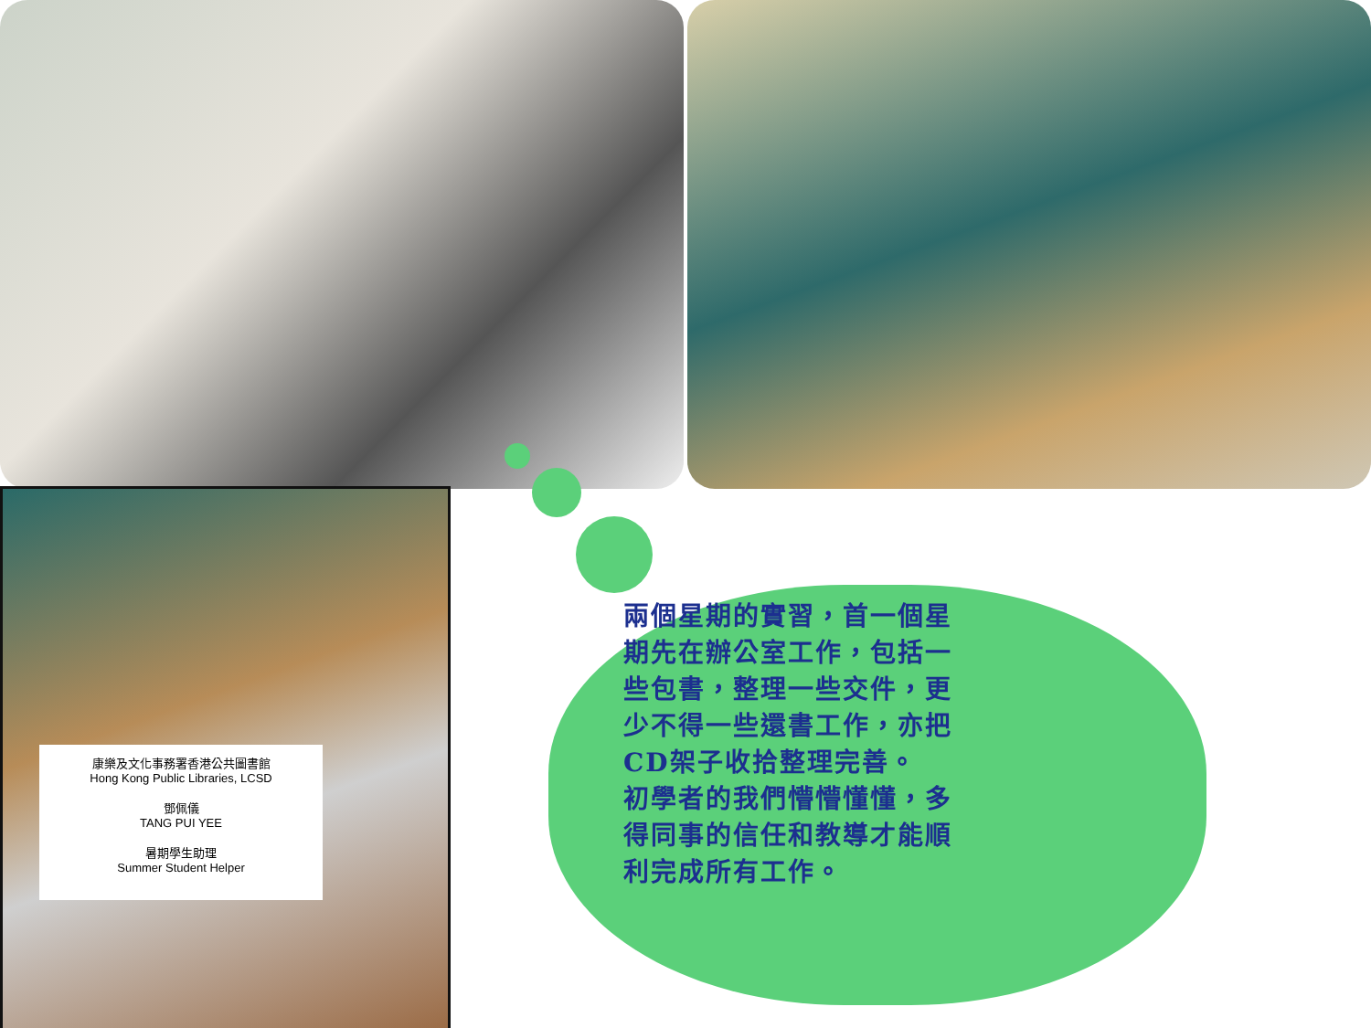康樂及文化事務署香港公共圖書館
Hong Kong Public Libraries, LCSD
鄧佩儀
TANG PUI YEE
暑期學生助理
Summer Student Helper
兩個星期的實習，首一個星期先在辦公室工作，包括一些包書，整理一些交件，更少不得一些還書工作，亦把CD架子收拾整理完善。
初學者的我們懵懵懂懂，多得同事的信任和教導才能順利完成所有工作。